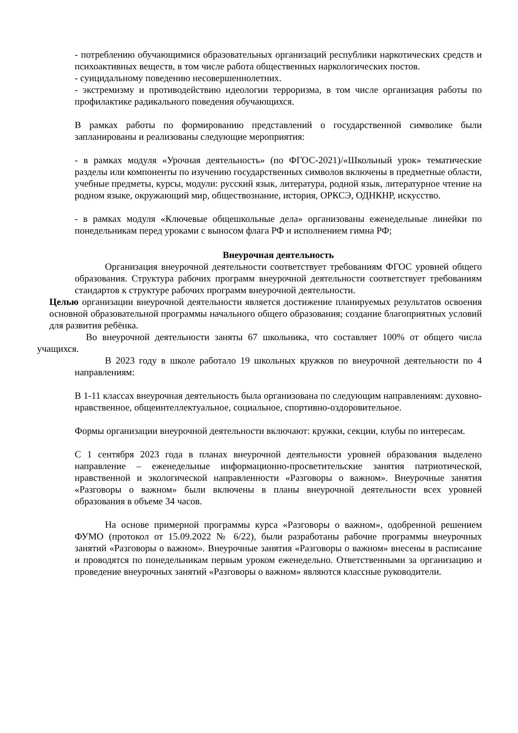- потреблению обучающимися образовательных организаций республики наркотических средств и психоактивных веществ, в том числе работа общественных наркологических постов.
- суицидальному поведению несовершеннолетних.
- экстремизму и противодействию идеологии терроризма, в том числе организация работы по профилактике радикального поведения обучающихся.
В рамках работы по формированию представлений о государственной символике были запланированы и реализованы следующие мероприятия:
- в рамках модуля «Урочная деятельность» (по ФГОС-2021)/«Школьный урок» тематические разделы или компоненты по изучению государственных символов включены в предметные области, учебные предметы, курсы, модули: русский язык, литература, родной язык, литературное чтение на родном языке, окружающий мир, обществознание, история, ОРКСЭ, ОДНКНР, искусство.
- в рамках модуля «Ключевые общешкольные дела» организованы еженедельные линейки по понедельникам перед уроками с выносом флага РФ и исполнением гимна РФ;
Внеурочная деятельность
Организация внеурочной деятельности соответствует требованиям ФГОС уровней общего образования. Структура рабочих программ внеурочной деятельности соответствует требованиям стандартов к структуре рабочих программ внеурочной деятельности.
Целью организации внеурочной деятельности является достижение планируемых результатов освоения основной образовательной программы начального общего образования; создание благоприятных условий для развития ребёнка.
Во внеурочной деятельности заняты 67 школьника, что составляет 100% от общего числа учащихся.
В 2023 году в школе работало 19 школьных кружков по внеурочной деятельности по 4 направлениям:
В 1-11 классах внеурочная деятельность была организована по следующим направлениям: духовно- нравственное, общеинтеллектуальное, социальное, спортивно-оздоровительное.
Формы организации внеурочной деятельности включают: кружки, секции, клубы по интересам.
С 1 сентября 2023 года в планах внеурочной деятельности уровней образования выделено направление – еженедельные информационно-просветительские занятия патриотической, нравственной и экологической направленности «Разговоры о важном». Внеурочные занятия «Разговоры о важном» были включены в планы внеурочной деятельности всех уровней образования в объеме 34 часов.
На основе примерной программы курса «Разговоры о важном», одобренной решением ФУМО (протокол от 15.09.2022 № 6/22), были разработаны рабочие программы внеурочных занятий «Разговоры о важном». Внеурочные занятия «Разговоры о важном» внесены в расписание и проводятся по понедельникам первым уроком еженедельно. Ответственными за организацию и проведение внеурочных занятий «Разговоры о важном» являются классные руководители.